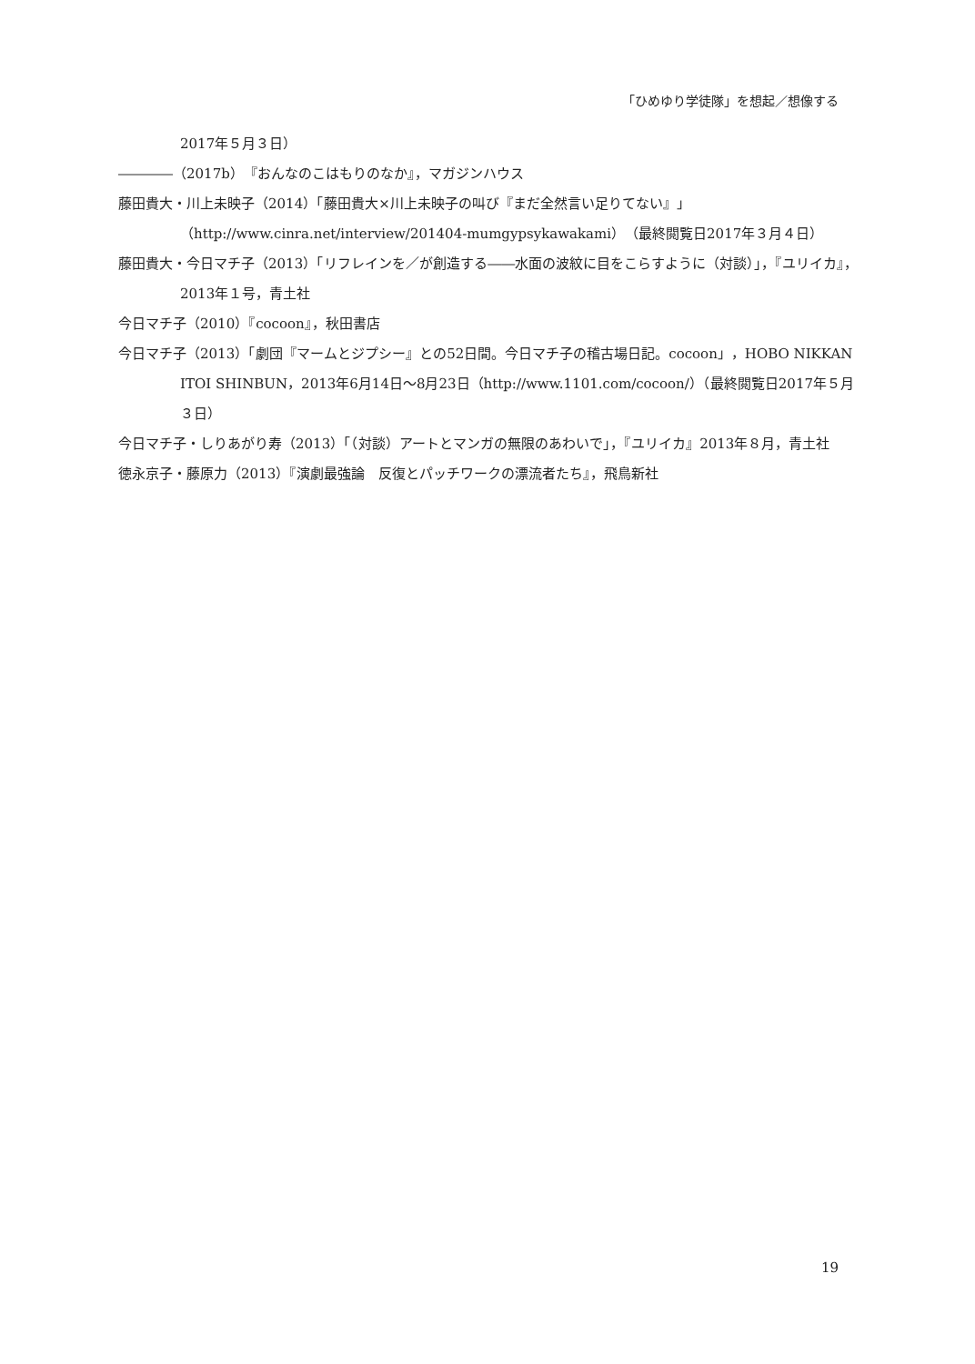「ひめゆり学徒隊」を想起／想像する
2017年５月３日）
――――（2017b）『おんなのこはもりのなか』，マガジンハウス
藤田貴大・川上未映子（2014）「藤田貴大×川上未映子の叫び『まだ全然言い足りてない』」（http://www.cinra.net/interview/201404-mumgypsykawakami）（最終閲覧日2017年３月４日）
藤田貴大・今日マチ子（2013）「リフレインを／が創造する――水面の波紋に目をこらすように（対談）」，『ユリイカ』，2013年１号，青土社
今日マチ子（2010）『cocoon』，秋田書店
今日マチ子（2013）「劇団『マームとジプシー』との52日間。今日マチ子の稽古場日記。cocoon」，HOBO NIKKAN ITOI SHINBUN，2013年6月14日～8月23日（http://www.1101.com/cocoon/）（最終閲覧日2017年５月３日）
今日マチ子・しりあがり寿（2013）「（対談）アートとマンガの無限のあわいで」，『ユリイカ』2013年８月，青土社
徳永京子・藤原力（2013）『演劇最強論　反復とパッチワークの漂流者たち』，飛鳥新社
19